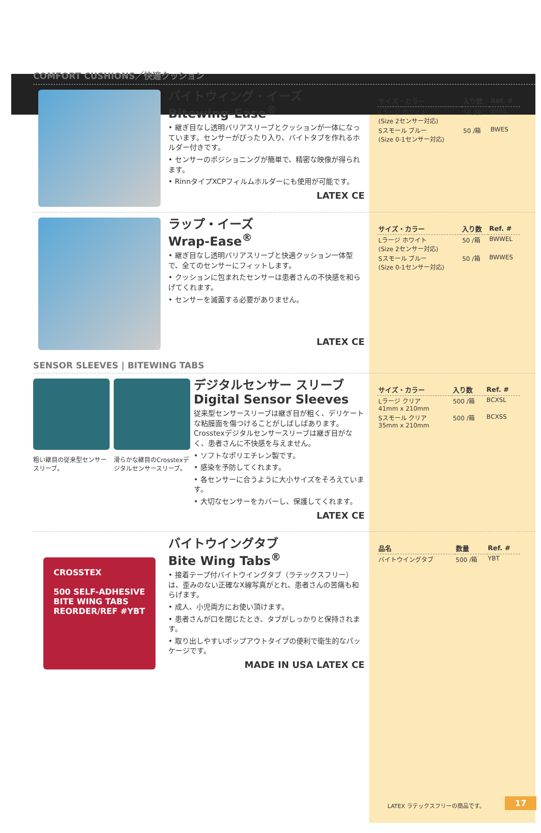COMFORT CUSHIONS／快適クッション
バイトウィング・イーズ
Bitewing-Ease<sup>®</sup>
• 継ぎ目なし透明バリアスリーブとクッションが一体になっています。センサーがぴったり入り、バイトタブを作れるホルダー付きです。
• センサーのポジショニングが簡単で、精密な映像が得られます。
• RinnタイプXCPフィルムホルダーにも使用が可能です。
LATEX CE
| サイズ・カラー | 入り数 | Ref. # |
| --- | --- | --- |
| Lラージ ホワイト (Size 2センサー対応) | 50 /箱 | BWEL |
| Sスモール ブルー (Size 0-1センサー対応) | 50 /箱 | BWES |
ラップ・イーズ
Wrap-Ease<sup>®</sup>
• 継ぎ目なし透明バリアスリーブと快適クッション一体型で、全てのセンサーにフィットします。
• クッションに包まれたセンサーは患者さんの不快感を和らげてくれます。
• センサーを滅菌する必要がありません。
LATEX CE
| サイズ・カラー | 入り数 | Ref. # |
| --- | --- | --- |
| Lラージ ホワイト (Size 2センサー対応) | 50 /箱 | BWWEL |
| Sスモール ブルー (Size 0-1センサー対応) | 50 /箱 | BWWES |
SENSOR SLEEVES | BITEWING TABS
粗い継目の従来型センサースリーブ。 滑らかな継目のCrosstexデジタルセンサースリーブ。
デジタルセンサー スリーブ
Digital Sensor Sleeves
従来型センサースリーブは継ぎ目が粗く、デリケートな粘膜面を傷つけることがしばしばあります。Crosstexデジタルセンサースリーブは継ぎ目がなく、患者さんに不快感を与えません。
• ソフトなポリエチレン製です。
• 感染を予防してくれます。
• 各センサーに合うように大小サイズをそろえています。
• 大切なセンサーをカバーし、保護してくれます。
LATEX CE
| サイズ・カラー | 入り数 | Ref. # |
| --- | --- | --- |
| Lラージ クリア 41mm x 210mm | 500 /箱 | BCXSL |
| Sスモール クリア 35mm x 210mm | 500 /箱 | BCXSS |
CROSSTEX
500 SELF-ADHESIVE
BITE WING TABS
REORDER/REF #YBT
バイトウイングタブ
Bite Wing Tabs<sup>®</sup>
• 接着テープ付バイトウイングタブ（ラテックスフリー）は、歪みのない正確なX線写真がとれ、患者さんの苦痛も和らげます。
• 成人、小児両方にお使い頂けます。
• 患者さんが口を閉じたとき、タブがしっかりと保持されます。
• 取り出しやすいポップアウトタイプの便利で衛生的なパッケージです。
MADE IN USA LATEX CE
| 品名 | 数量 | Ref. # |
| --- | --- | --- |
| バイトウイングタブ | 500 /箱 | YBT |
LATEX ラテックスフリーの商品です。 17